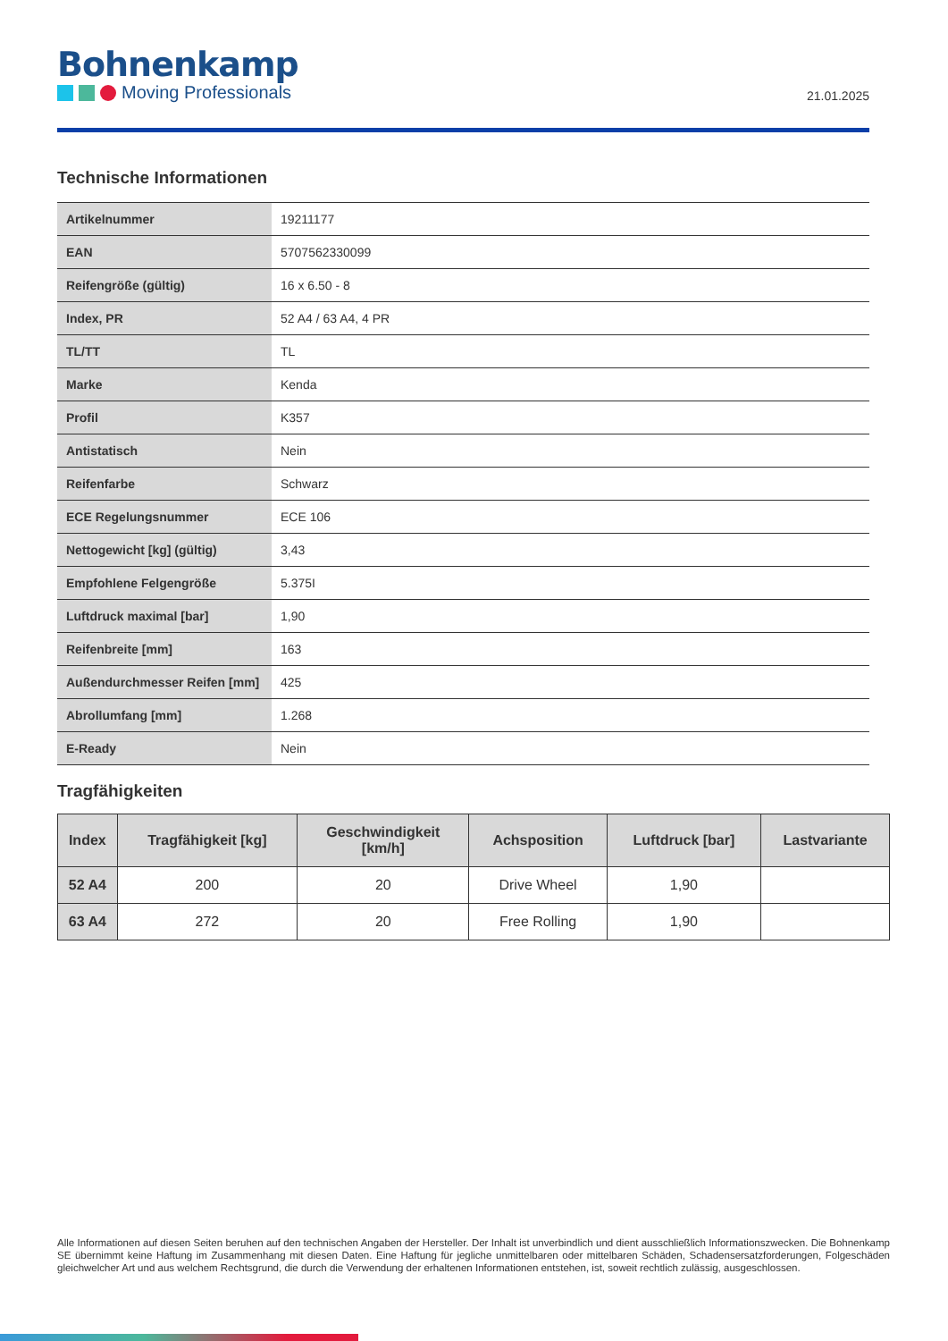Bohnenkamp
Moving Professionals
21.01.2025
Technische Informationen
| Artikelnummer | 19211177 |
| EAN | 5707562330099 |
| Reifengröße (gültig) | 16 x 6.50 - 8 |
| Index, PR | 52 A4 / 63 A4, 4 PR |
| TL/TT | TL |
| Marke | Kenda |
| Profil | K357 |
| Antistatisch | Nein |
| Reifenfarbe | Schwarz |
| ECE Regelungsnummer | ECE 106 |
| Nettogewicht [kg] (gültig) | 3,43 |
| Empfohlene Felgengröße | 5.375I |
| Luftdruck maximal [bar] | 1,90 |
| Reifenbreite [mm] | 163 |
| Außendurchmesser Reifen [mm] | 425 |
| Abrollumfang [mm] | 1.268 |
| E-Ready | Nein |
Tragfähigkeiten
| Index | Tragfähigkeit [kg] | Geschwindigkeit [km/h] | Achsposition | Luftdruck [bar] | Lastvariante |
| --- | --- | --- | --- | --- | --- |
| 52 A4 | 200 | 20 | Drive Wheel | 1,90 | |
| 63 A4 | 272 | 20 | Free Rolling | 1,90 | |
Alle Informationen auf diesen Seiten beruhen auf den technischen Angaben der Hersteller. Der Inhalt ist unverbindlich und dient ausschließlich Informationszwecken. Die Bohnenkamp SE übernimmt keine Haftung im Zusammenhang mit diesen Daten. Eine Haftung für jegliche unmittelbaren oder mittelbaren Schäden, Schadensersatzforderungen, Folgeschäden gleichwelcher Art und aus welchem Rechtsgrund, die durch die Verwendung der erhaltenen Informationen entstehen, ist, soweit rechtlich zulässig, ausgeschlossen.